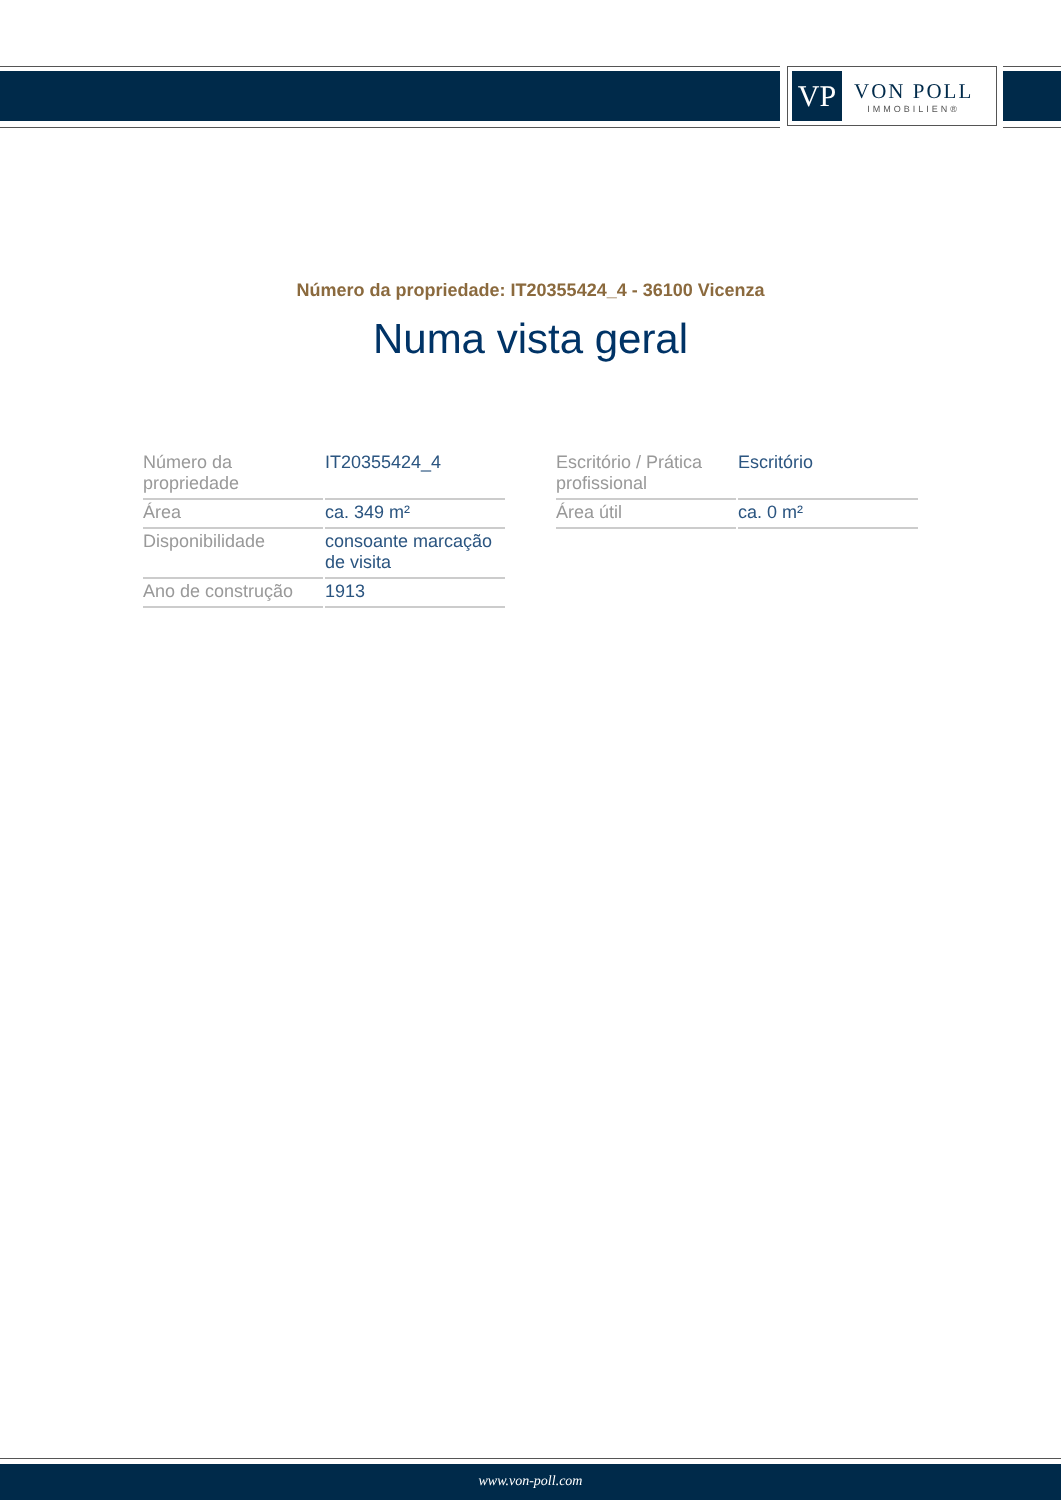VP
VON POLL
IMMOBILIEN®
Número da propriedade: IT20355424_4 - 36100 Vicenza
Numa vista geral
| Número da propriedade | IT20355424_4 |
| Área | ca. 349 m² |
| Disponibilidade | consoante marcação de visita |
| Ano de construção | 1913 |
| Escritório / Prática profissional | Escritório |
| Área útil | ca. 0 m² |
www.von-poll.com